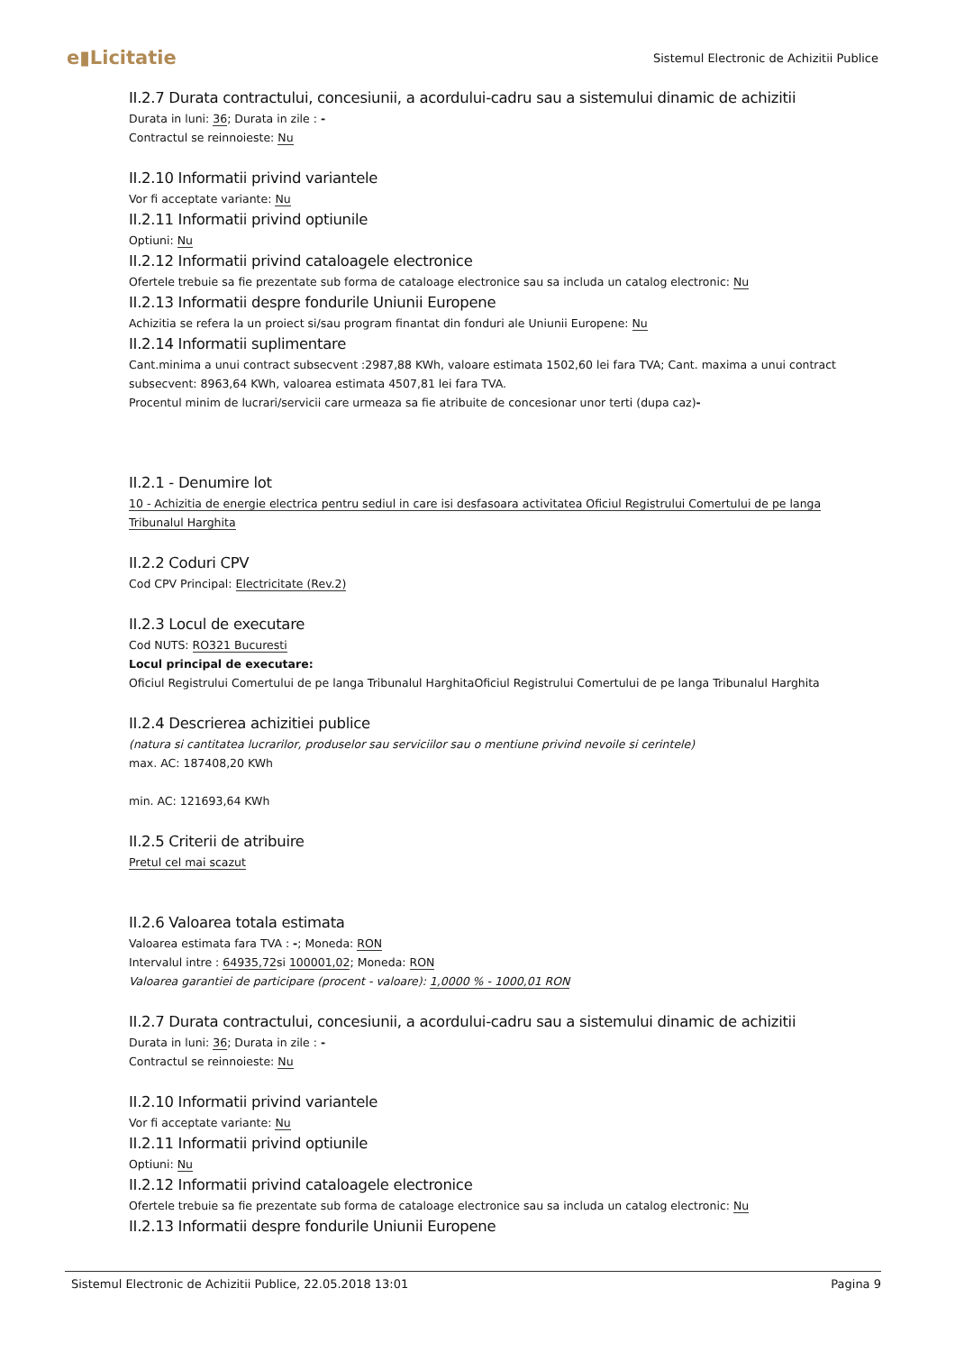e▮Licitatie
Sistemul Electronic de Achizitii Publice
II.2.7 Durata contractului, concesiunii, a acordului-cadru sau a sistemului dinamic de achizitii
Durata in luni: 36; Durata in zile : -
Contractul se reinnoieste: Nu
II.2.10 Informatii privind variantele
Vor fi acceptate variante: Nu
II.2.11 Informatii privind optiunile
Optiuni: Nu
II.2.12 Informatii privind cataloagele electronice
Ofertele trebuie sa fie prezentate sub forma de cataloage electronice sau sa includa un catalog electronic: Nu
II.2.13 Informatii despre fondurile Uniunii Europene
Achizitia se refera la un proiect si/sau program finantat din fonduri ale Uniunii Europene: Nu
II.2.14 Informatii suplimentare
Cant.minima a unui contract subsecvent :2987,88 KWh, valoare estimata 1502,60 lei fara TVA; Cant. maxima a unui contract subsecvent: 8963,64 KWh, valoarea estimata 4507,81 lei fara TVA.
Procentul minim de lucrari/servicii care urmeaza sa fie atribuite de concesionar unor terti (dupa caz)-
II.2.1 - Denumire lot
10 - Achizitia de energie electrica pentru sediul in care isi desfasoara activitatea Oficiul Registrului Comertului de pe langa Tribunalul Harghita
II.2.2 Coduri CPV
Cod CPV Principal: Electricitate (Rev.2)
II.2.3 Locul de executare
Cod NUTS: RO321 Bucuresti
Locul principal de executare:
Oficiul Registrului Comertului de pe langa Tribunalul HarghitaOficiul Registrului Comertului de pe langa Tribunalul Harghita
II.2.4 Descrierea achizitiei publice
(natura si cantitatea lucrarilor, produselor sau serviciilor sau o mentiune privind nevoile si cerintele)
max. AC: 187408,20 KWh
min. AC: 121693,64 KWh
II.2.5 Criterii de atribuire
Pretul cel mai scazut
II.2.6 Valoarea totala estimata
Valoarea estimata fara TVA : -; Moneda: RON
Intervalul intre : 64935,72si 100001,02; Moneda: RON
Valoarea garantiei de participare (procent - valoare): 1,0000 % - 1000,01 RON
II.2.7 Durata contractului, concesiunii, a acordului-cadru sau a sistemului dinamic de achizitii
Durata in luni: 36; Durata in zile : -
Contractul se reinnoieste: Nu
II.2.10 Informatii privind variantele
Vor fi acceptate variante: Nu
II.2.11 Informatii privind optiunile
Optiuni: Nu
II.2.12 Informatii privind cataloagele electronice
Ofertele trebuie sa fie prezentate sub forma de cataloage electronice sau sa includa un catalog electronic: Nu
II.2.13 Informatii despre fondurile Uniunii Europene
Sistemul Electronic de Achizitii Publice, 22.05.2018 13:01 Pagina 9